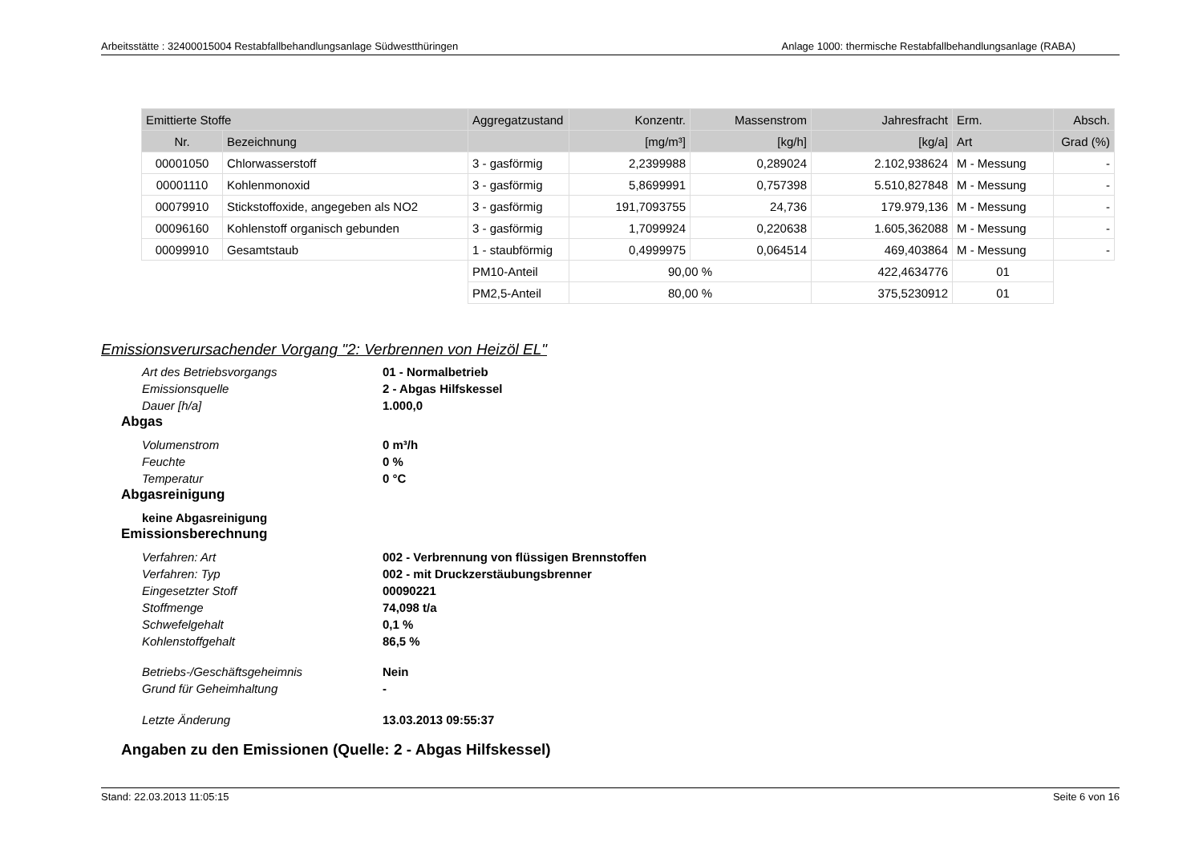Arbeitsstätte : 32400015004 Restabfallbehandlungsanlage Südwestthüringen Anlage 1000: thermische Restabfallbehandlungsanlage (RABA)
| Emittierte Stoffe | | Aggregatzustand | Konzentr. | Massenstrom | Jahresfracht | Erm. | Absch. |
| --- | --- | --- | --- | --- | --- | --- | --- |
| Nr. | Bezeichnung | | [mg/m³] | [kg/h] | [kg/a] | Art | Grad (%) |
| 00001050 | Chlorwasserstoff | 3 - gasförmig | 2,2399988 | 0,289024 | 2.102,938624 | M - Messung | - |
| 00001110 | Kohlenmonoxid | 3 - gasförmig | 5,8699991 | 0,757398 | 5.510,827848 | M - Messung | - |
| 00079910 | Stickstoffoxide, angegeben als NO2 | 3 - gasförmig | 191,7093755 | 24,736 | 179.979,136 | M - Messung | - |
| 00096160 | Kohlenstoff organisch gebunden | 3 - gasförmig | 1,7099924 | 0,220638 | 1.605,362088 | M - Messung | - |
| 00099910 | Gesamtstaub | 1 - staubförmig | 0,4999975 | 0,064514 | 469,403864 | M - Messung | - |
| | | PM10-Anteil | 90,00 % | | 422,4634776 | 01 | |
| | | PM2,5-Anteil | 80,00 % | | 375,5230912 | 01 | |
Emissionsverursachender Vorgang "2: Verbrennen von Heizöl EL"
Art des Betriebsvorgangs 01 - Normalbetrieb
Emissionsquelle 2 - Abgas Hilfskessel
Dauer [h/a] 1.000,0
Abgas
Volumenstrom 0 m³/h
Feuchte 0 %
Temperatur 0 °C
Abgasreinigung
keine Abgasreinigung
Emissionsberechnung
Verfahren: Art 002 - Verbrennung von flüssigen Brennstoffen
Verfahren: Typ 002 - mit Druckzerstäubungsbrenner
Eingesetzter Stoff 00090221
Stoffmenge 74,098 t/a
Schwefelgehalt 0,1 %
Kohlenstoffgehalt 86,5 %
Betriebs-/Geschäftsgeheimnis Nein
Grund für Geheimhaltung -
Letzte Änderung 13.03.2013 09:55:37
Angaben zu den Emissionen (Quelle: 2 - Abgas Hilfskessel)
Stand: 22.03.2013 11:05:15 Seite 6 von 16